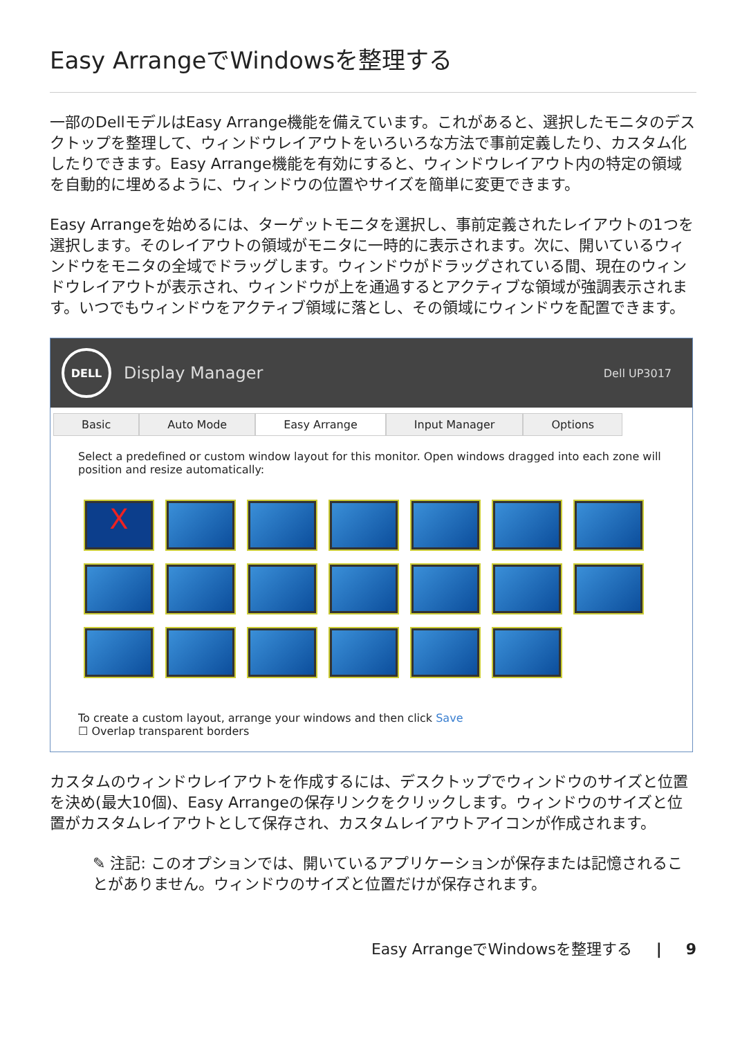Easy ArrangeでWindowsを整理する
一部のDellモデルはEasy Arrange機能を備えています。これがあると、選択したモニタのデスクトップを整理して、ウィンドウレイアウトをいろいろな方法で事前定義したり、カスタム化したりできます。Easy Arrange機能を有効にすると、ウィンドウレイアウト内の特定の領域を自動的に埋めるように、ウィンドウの位置やサイズを簡単に変更できます。
Easy Arrangeを始めるには、ターゲットモニタを選択し、事前定義されたレイアウトの1つを選択します。そのレイアウトの領域がモニタに一時的に表示されます。次に、開いているウィンドウをモニタの全域でドラッグします。ウィンドウがドラッグされている間、現在のウィンドウレイアウトが表示され、ウィンドウが上を通過するとアクティブな領域が強調表示されます。いつでもウィンドウをアクティブ領域に落とし、その領域にウィンドウを配置できます。
DELL
Display Manager
Dell UP3017
Basic Auto Mode Easy Arrange Input Manager Options
Select a predefined or custom window layout for this monitor. Open windows dragged into each zone will position and resize automatically:
X
To create a custom layout, arrange your windows and then click Save
☐ Overlap transparent borders
カスタムのウィンドウレイアウトを作成するには、デスクトップでウィンドウのサイズと位置を決め(最大10個)、Easy Arrangeの保存リンクをクリックします。ウィンドウのサイズと位置がカスタムレイアウトとして保存され、カスタムレイアウトアイコンが作成されます。
✎ 注記: このオプションでは、開いているアプリケーションが保存または記憶されることがありません。ウィンドウのサイズと位置だけが保存されます。
Easy ArrangeでWindowsを整理する | 9